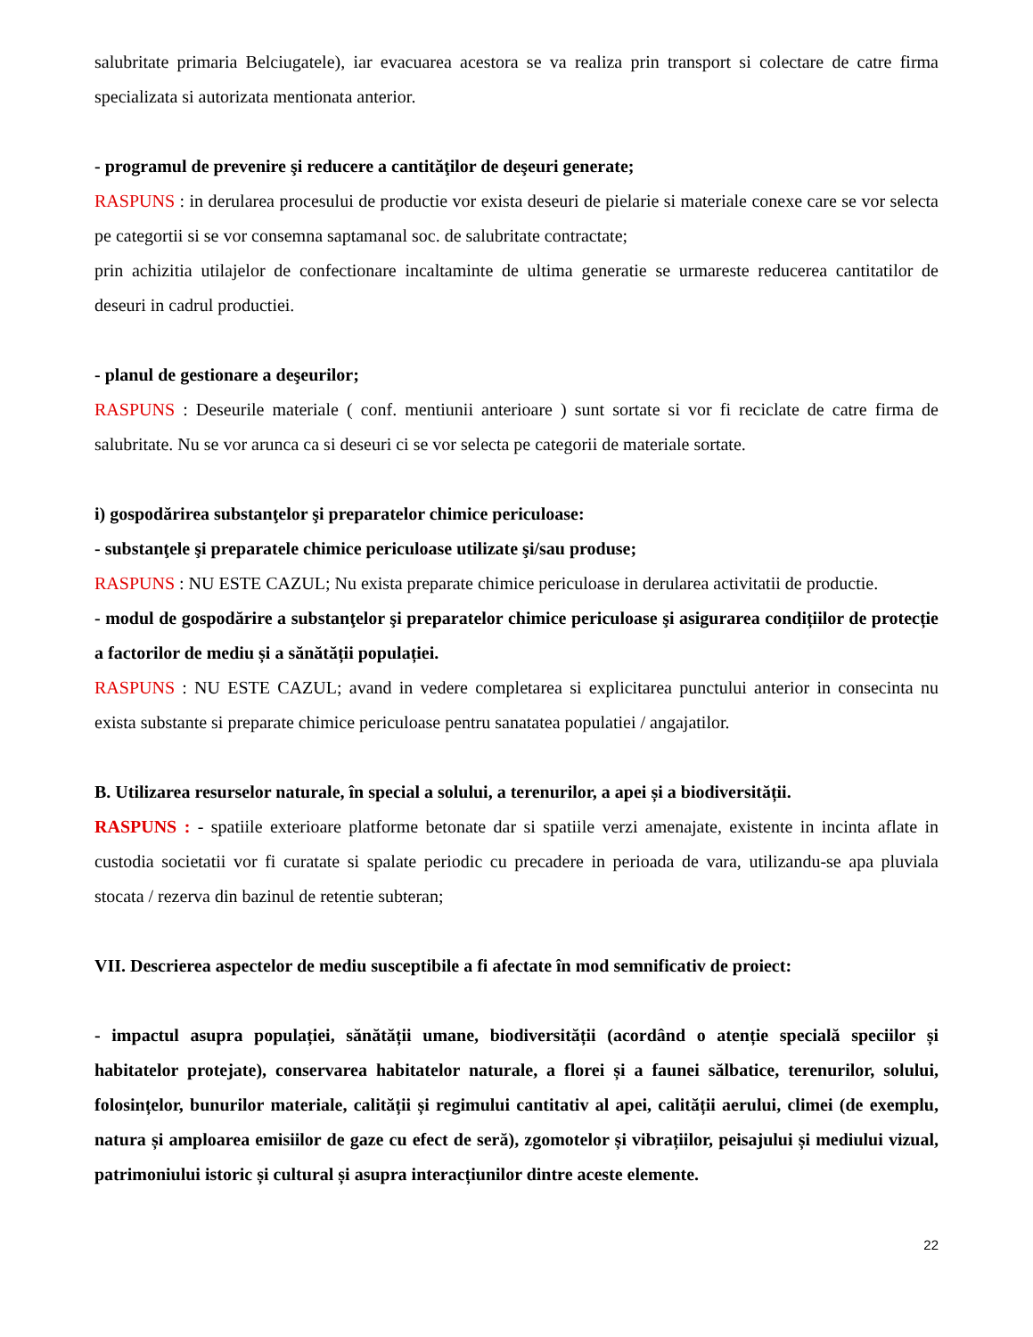salubritate primaria Belciugatele), iar evacuarea acestora se va realiza prin transport si colectare de catre firma specializata si autorizata mentionata anterior.
- programul de prevenire şi reducere a cantităţilor de deşeuri generate;
RASPUNS : in derularea procesului de productie vor exista deseuri de pielarie si materiale conexe care se vor selecta pe categortii si se vor consemna saptamanal soc. de salubritate contractate;
prin achizitia utilajelor de confectionare incaltaminte de ultima generatie se urmareste reducerea cantitatilor de deseuri in cadrul productiei.
- planul de gestionare a deşeurilor;
RASPUNS : Deseurile materiale ( conf. mentiunii anterioare ) sunt sortate si vor fi reciclate de catre firma de salubritate. Nu se vor arunca ca si deseuri ci se vor selecta pe categorii de materiale sortate.
i) gospodărirea substanţelor şi preparatelor chimice periculoase:
- substanţele şi preparatele chimice periculoase utilizate şi/sau produse;
RASPUNS : NU ESTE CAZUL; Nu exista preparate chimice periculoase in derularea activitatii de productie.
- modul de gospodărire a substanţelor şi preparatelor chimice periculoase şi asigurarea condițiilor de protecție a factorilor de mediu și a sănătății populației.
RASPUNS : NU ESTE CAZUL; avand in vedere completarea si explicitarea punctului anterior in consecinta nu exista substante si preparate chimice periculoase pentru sanatatea populatiei / angajatilor.
B. Utilizarea resurselor naturale, în special a solului, a terenurilor, a apei și a biodiversității.
RASPUNS : - spatiile exterioare platforme betonate dar si spatiile verzi amenajate, existente in incinta aflate in custodia societatii vor fi curatate si spalate periodic cu precadere in perioada de vara, utilizandu-se apa pluviala stocata / rezerva din bazinul de retentie subteran;
VII. Descrierea aspectelor de mediu susceptibile a fi afectate în mod semnificativ de proiect:
- impactul asupra populației, sănătății umane, biodiversității (acordând o atenție specială speciilor și habitatelor protejate), conservarea habitatelor naturale, a florei și a faunei sălbatice, terenurilor, solului, folosințelor, bunurilor materiale, calității și regimului cantitativ al apei, calității aerului, climei (de exemplu, natura și amploarea emisiilor de gaze cu efect de seră), zgomotelor și vibrațiilor, peisajului și mediului vizual, patrimoniului istoric și cultural și asupra interacțiunilor dintre aceste elemente.
22